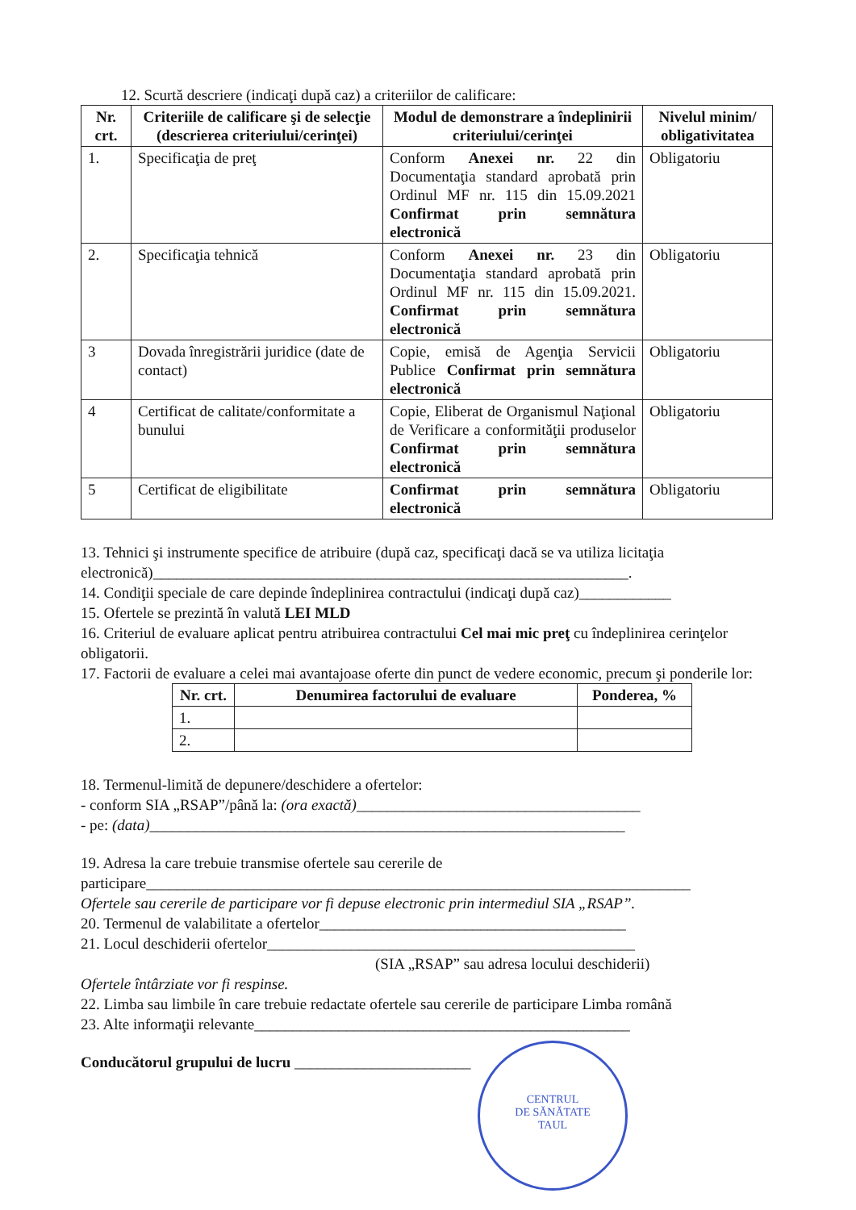12. Scurtă descriere (indicaţi după caz) a criteriilor de calificare:
| Nr. crt. | Criteriile de calificare şi de selecţie (descrierea criteriului/cerinţei) | Modul de demonstrare a îndeplinirii criteriului/cerinţei | Nivelul minim/ obligativitatea |
| --- | --- | --- | --- |
| 1. | Specificaţia de preţ | Conform Anexei nr. 22 din Documentaţia standard aprobată prin Ordinul MF nr. 115 din 15.09.2021 Confirmat prin semnătura electronică | Obligatoriu |
| 2. | Specificaţia tehnică | Conform Anexei nr. 23 din Documentaţia standard aprobată prin Ordinul MF nr. 115 din 15.09.2021. Confirmat prin semnătura electronică | Obligatoriu |
| 3 | Dovada înregistrării juridice (date de contact) | Copie, emisă de Agenţia Servicii Publice Confirmat prin semnătura electronică | Obligatoriu |
| 4 | Certificat de calitate/conformitate a bunului | Copie, Eliberat de Organismul Naţional de Verificare a conformităţii produselor Confirmat prin semnătura electronică | Obligatoriu |
| 5 | Certificat de eligibilitate | Confirmat prin semnătura electronică | Obligatoriu |
13. Tehnici şi instrumente specifice de atribuire (după caz, specificaţi dacă se va utiliza licitaţia electronică)______________________________________________________________.
14. Condiţii speciale de care depinde îndeplinirea contractului (indicaţi după caz)____________
15. Ofertele se prezintă în valută LEI MLD
16. Criteriul de evaluare aplicat pentru atribuirea contractului Cel mai mic preţ cu îndeplinirea cerinţelor obligatorii.
17. Factorii de evaluare a celei mai avantajoase oferte din punct de vedere economic, precum şi ponderile lor:
| Nr. crt. | Denumirea factorului de evaluare | Ponderea, % |
| --- | --- | --- |
| 1. | | |
| 2. | | |
18. Termenul-limită de depunere/deschidere a ofertelor:
- conform SIA „RSAP”/până la: (ora exactă)_____________________________________
- pe: (data)______________________________________________________________
19. Adresa la care trebuie transmise ofertele sau cererile de participare_______________________________________________________________________
Ofertele sau cererile de participare vor fi depuse electronic prin intermediul SIA „RSAP”.
20. Termenul de valabilitate a ofertelor________________________________________
21. Locul deschiderii ofertelor________________________________________________
(SIA „RSAP” sau adresa locului deschiderii)
Ofertele întârziate vor fi respinse.
22. Limba sau limbile în care trebuie redactate ofertele sau cererile de participare Limba română
23. Alte informaţii relevante_________________________________________________
Conducătorul grupului de lucru _______________________
CENTRUL
DE SĂNĂTATE
TAUL